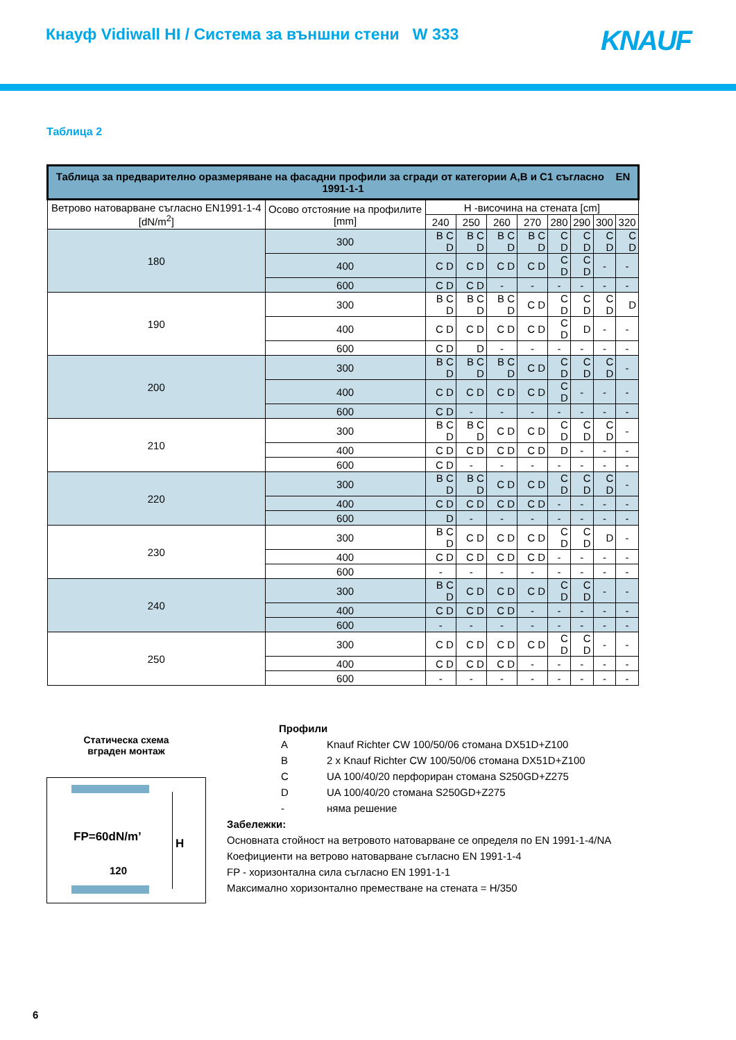Кнауф Vidiwall HI / Система за външни стени W 333
KNAUF
Таблица 2
| Таблица за предварително оразмеряване на фасадни профили за сгради от категории A,B и C1 съгласно EN 1991-1-1 | | | | | | | | | |
| --- | --- | --- | --- | --- | --- | --- | --- | --- | --- |
| Ветрово натоварване съгласно EN1991-1-4 [dN/m<sup>2</sup>] | Осово отстояние на профилите [mm] | H -височина на стената [cm] | | | | | | | |
| | | 240 | 250 | 260 | 270 | 280 | 290 | 300 | 320 |
| 180 | 300 | B C D | B C D | B C D | B C D | C D | C D | C D | C D |
| | 400 | C D | C D | C D | C D | C D | C D | - | - |
| | 600 | C D | C D | - | - | - | - | - | - |
| 190 | 300 | B C D | B C D | B C D | C D | C D | C D | C D | D |
| | 400 | C D | C D | C D | C D | C D | D | - | - |
| | 600 | C D | D | - | - | - | - | - | - |
| 200 | 300 | B C D | B C D | B C D | C D | C D | C D | C D | - |
| | 400 | C D | C D | C D | C D | C D | - | - | - |
| | 600 | C D | - | - | - | - | - | - | - |
| 210 | 300 | B C D | B C D | C D | C D | C D | C D | C D | - |
| | 400 | C D | C D | C D | C D | D | - | - | - |
| | 600 | C D | - | - | - | - | - | - | - |
| 220 | 300 | B C D | B C D | C D | C D | C D | C D | C D | - |
| | 400 | C D | C D | C D | C D | - | - | - | - |
| | 600 | D | - | - | - | - | - | - | - |
| 230 | 300 | B C D | C D | C D | C D | C D | C D | D | - |
| | 400 | C D | C D | C D | C D | - | - | - | - |
| | 600 | - | - | - | - | - | - | - | - |
| 240 | 300 | B C D | C D | C D | C D | C D | C D | - | - |
| | 400 | C D | C D | C D | - | - | - | - | - |
| | 600 | - | - | - | - | - | - | - | - |
| 250 | 300 | C D | C D | C D | C D | C D | C D | - | - |
| | 400 | C D | C D | C D | - | - | - | - | - |
| | 600 | - | - | - | - | - | - | - | - |
Статическа схема
вграден монтаж
FP=60dN/m’ H
120
Профили
| A | Knauf Richter CW 100/50/06 стомана DX51D+Z100 |
| B | 2 x Knauf Richter CW 100/50/06 стомана DX51D+Z100 |
| C | UA 100/40/20 перфориран стомана S250GD+Z275 |
| D | UA 100/40/20 стомана S250GD+Z275 |
| - | няма решение |
Забележки:
Основната стойност на ветровото натоварване се определя по EN 1991-1-4/NA
Коефициенти на ветрово натоварване съгласно EN 1991-1-4
FP - хоризонтална сила съгласно EN 1991-1-1
Максимално хоризонтално преместване на стената = H/350
6